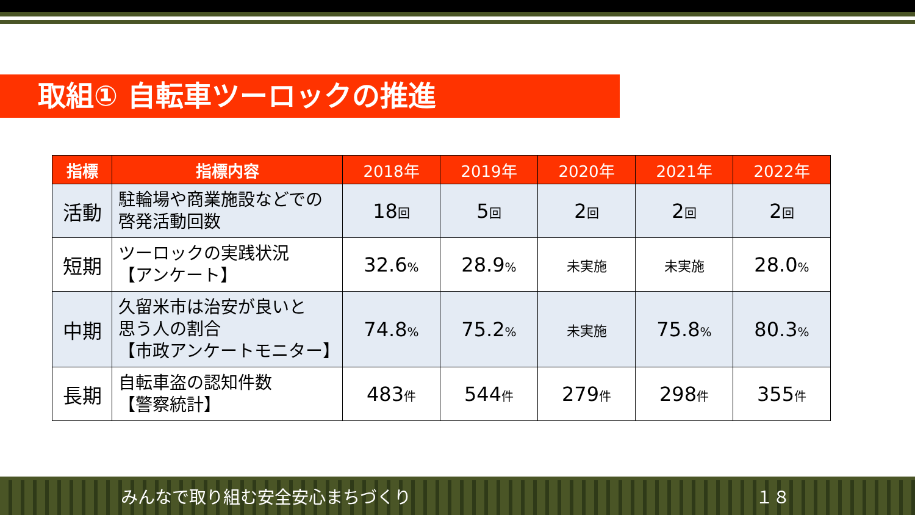取組① 自転車ツーロックの推進
| 指標 | 指標内容 | 2018年 | 2019年 | 2020年 | 2021年 | 2022年 |
| --- | --- | --- | --- | --- | --- | --- |
| 活動 | 駐輪場や商業施設などでの 啓発活動回数 | 18 回 | 5 回 | 2 回 | 2 回 | 2 回 |
| 短期 | ツーロックの実践状況 【アンケート】 | 32.6 % | 28.9 % | 未実施 | 未実施 | 28.0 % |
| 中期 | 久留米市は治安が良いと 思う人の割合 【市政アンケートモニター】 | 74.8 % | 75.2 % | 未実施 | 75.8 % | 80.3 % |
| 長期 | 自転車盗の認知件数 【警察統計】 | 483 件 | 544 件 | 279 件 | 298 件 | 355 件 |
みんなで取り組む安全安心まちづくり １８